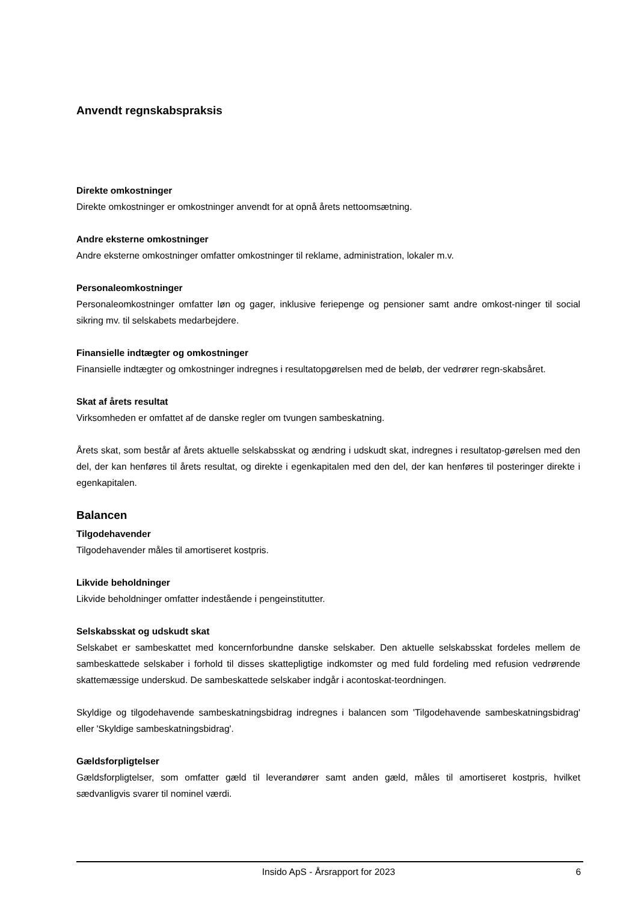Anvendt regnskabspraksis
Direkte omkostninger
Direkte omkostninger er omkostninger anvendt for at opnå årets nettoomsætning.
Andre eksterne omkostninger
Andre eksterne omkostninger omfatter omkostninger til reklame, administration, lokaler m.v.
Personaleomkostninger
Personaleomkostninger omfatter løn og gager, inklusive feriepenge og pensioner samt andre omkost-ninger til social sikring mv. til selskabets medarbejdere.
Finansielle indtægter og omkostninger
Finansielle indtægter og omkostninger indregnes i resultatopgørelsen med de beløb, der vedrører regn-skabsåret.
Skat af årets resultat
Virksomheden er omfattet af de danske regler om tvungen sambeskatning.
Årets skat, som består af årets aktuelle selskabsskat og ændring i udskudt skat, indregnes i resultatop-gørelsen med den del, der kan henføres til årets resultat, og direkte i egenkapitalen med den del, der kan henføres til posteringer direkte i egenkapitalen.
Balancen
Tilgodehavender
Tilgodehavender måles til amortiseret kostpris.
Likvide beholdninger
Likvide beholdninger omfatter indestående i pengeinstitutter.
Selskabsskat og udskudt skat
Selskabet er sambeskattet med koncernforbundne danske selskaber. Den aktuelle selskabsskat fordeles mellem de sambeskattede selskaber i forhold til disses skattepligtige indkomster og med fuld fordeling med refusion vedrørende skattemæssige underskud. De sambeskattede selskaber indgår i acontoskat-teordningen.
Skyldige og tilgodehavende sambeskatningsbidrag indregnes i balancen som 'Tilgodehavende sambeskatningsbidrag' eller 'Skyldige sambeskatningsbidrag'.
Gældsforpligtelser
Gældsforpligtelser, som omfatter gæld til leverandører samt anden gæld, måles til amortiseret kostpris, hvilket sædvanligvis svarer til nominel værdi.
Insido ApS - Årsrapport for 2023 6